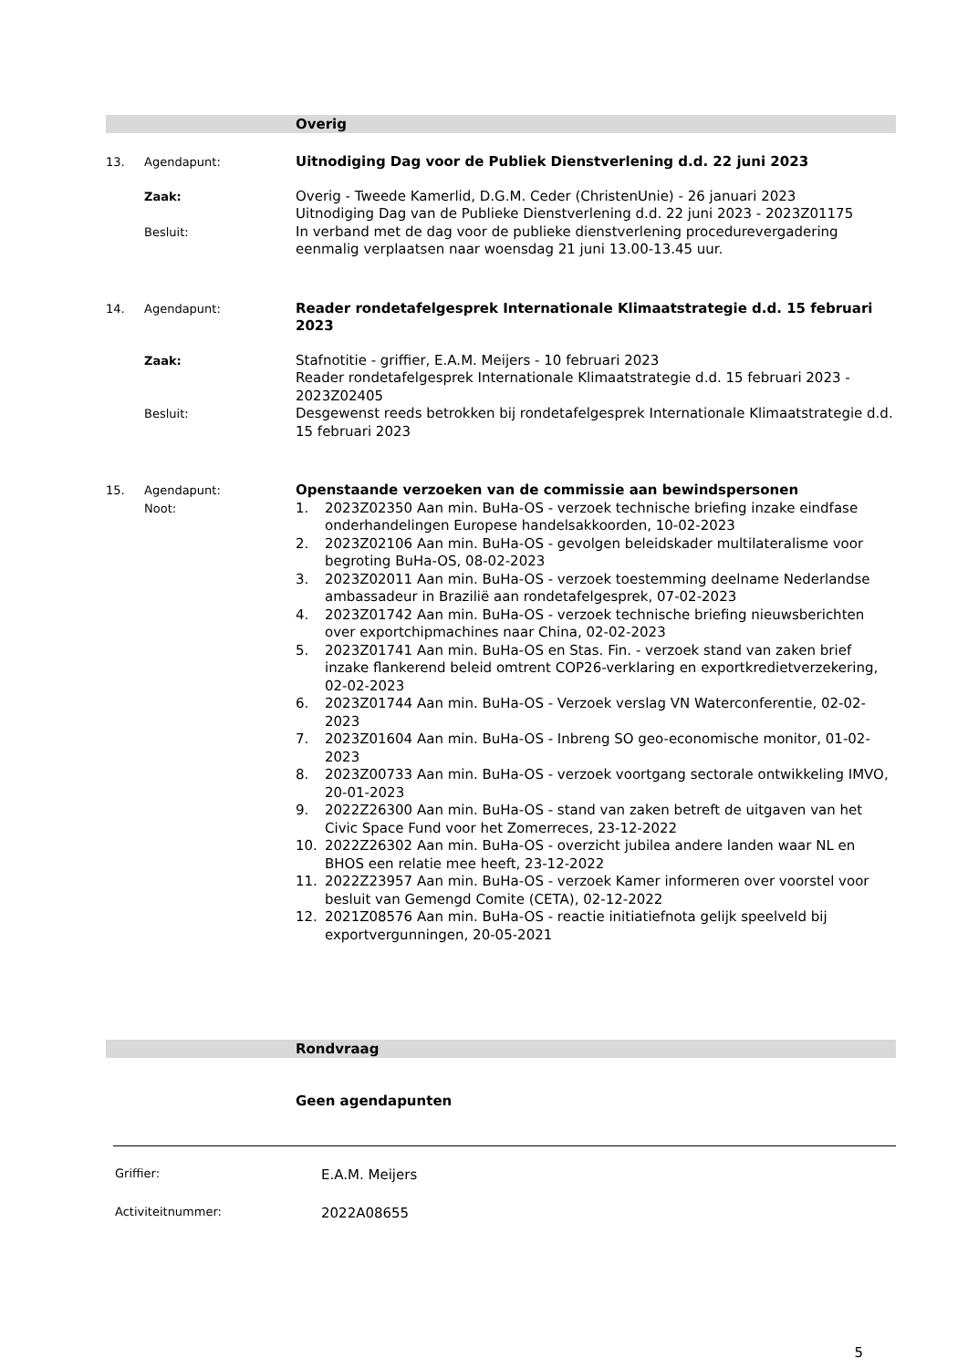Overig
13. Agendapunt:
Uitnodiging Dag voor de Publiek Dienstverlening d.d. 22 juni 2023
Zaak:
Overig - Tweede Kamerlid, D.G.M. Ceder (ChristenUnie) - 26 januari 2023
Uitnodiging Dag van de Publieke Dienstverlening d.d. 22 juni 2023 - 2023Z01175
Besluit:
In verband met de dag voor de publieke dienstverlening procedurevergadering eenmalig verplaatsen naar woensdag 21 juni 13.00-13.45 uur.
14. Agendapunt:
Reader rondetafelgesprek Internationale Klimaatstrategie d.d. 15 februari 2023
Zaak:
Stafnotitie - griffier, E.A.M. Meijers - 10 februari 2023
Reader rondetafelgesprek Internationale Klimaatstrategie d.d. 15 februari 2023 - 2023Z02405
Besluit:
Desgewenst reeds betrokken bij rondetafelgesprek Internationale Klimaatstrategie d.d. 15 februari 2023
15. Agendapunt:
Noot:
Openstaande verzoeken van de commissie aan bewindspersonen
1. 2023Z02350 Aan min. BuHa-OS - verzoek technische briefing inzake eindfase onderhandelingen Europese handelsakkoorden, 10-02-2023
2. 2023Z02106 Aan min. BuHa-OS - gevolgen beleidskader multilateralisme voor begroting BuHa-OS, 08-02-2023
3. 2023Z02011 Aan min. BuHa-OS - verzoek toestemming deelname Nederlandse ambassadeur in Brazilië aan rondetafelgesprek, 07-02-2023
4. 2023Z01742 Aan min. BuHa-OS - verzoek technische briefing nieuwsberichten over exportchipmachines naar China, 02-02-2023
5. 2023Z01741 Aan min. BuHa-OS en Stas. Fin. - verzoek stand van zaken brief inzake flankerend beleid omtrent COP26-verklaring en exportkredietverzekering, 02-02-2023
6. 2023Z01744 Aan min. BuHa-OS - Verzoek verslag VN Waterconferentie, 02-02-2023
7. 2023Z01604 Aan min. BuHa-OS - Inbreng SO geo-economische monitor, 01-02-2023
8. 2023Z00733 Aan min. BuHa-OS - verzoek voortgang sectorale ontwikkeling IMVO, 20-01-2023
9. 2022Z26300 Aan min. BuHa-OS - stand van zaken betreft de uitgaven van het Civic Space Fund voor het Zomerreces, 23-12-2022
10. 2022Z26302 Aan min. BuHa-OS - overzicht jubilea andere landen waar NL en BHOS een relatie mee heeft, 23-12-2022
11. 2022Z23957 Aan min. BuHa-OS - verzoek Kamer informeren over voorstel voor besluit van Gemengd Comite (CETA), 02-12-2022
12. 2021Z08576 Aan min. BuHa-OS - reactie initiatiefnota gelijk speelveld bij exportvergunningen, 20-05-2021
Rondvraag
Geen agendapunten
Griffier:
E.A.M. Meijers
Activiteitnummer:
2022A08655
5